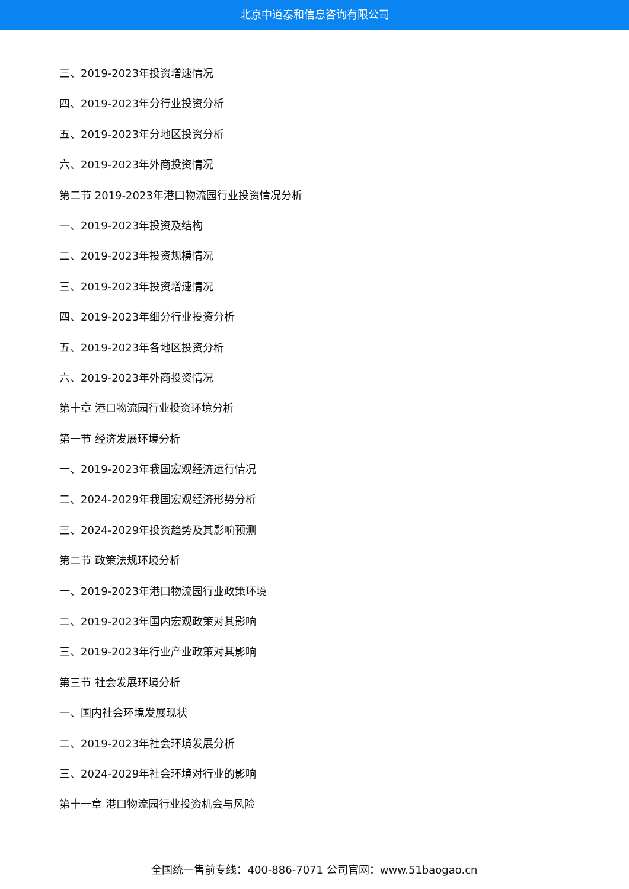北京中道泰和信息咨询有限公司
三、2019-2023年投资增速情况
四、2019-2023年分行业投资分析
五、2019-2023年分地区投资分析
六、2019-2023年外商投资情况
第二节 2019-2023年港口物流园行业投资情况分析
一、2019-2023年投资及结构
二、2019-2023年投资规模情况
三、2019-2023年投资增速情况
四、2019-2023年细分行业投资分析
五、2019-2023年各地区投资分析
六、2019-2023年外商投资情况
第十章 港口物流园行业投资环境分析
第一节 经济发展环境分析
一、2019-2023年我国宏观经济运行情况
二、2024-2029年我国宏观经济形势分析
三、2024-2029年投资趋势及其影响预测
第二节 政策法规环境分析
一、2019-2023年港口物流园行业政策环境
二、2019-2023年国内宏观政策对其影响
三、2019-2023年行业产业政策对其影响
第三节 社会发展环境分析
一、国内社会环境发展现状
二、2019-2023年社会环境发展分析
三、2024-2029年社会环境对行业的影响
第十一章 港口物流园行业投资机会与风险
全国统一售前专线：400-886-7071 公司官网：www.51baogao.cn